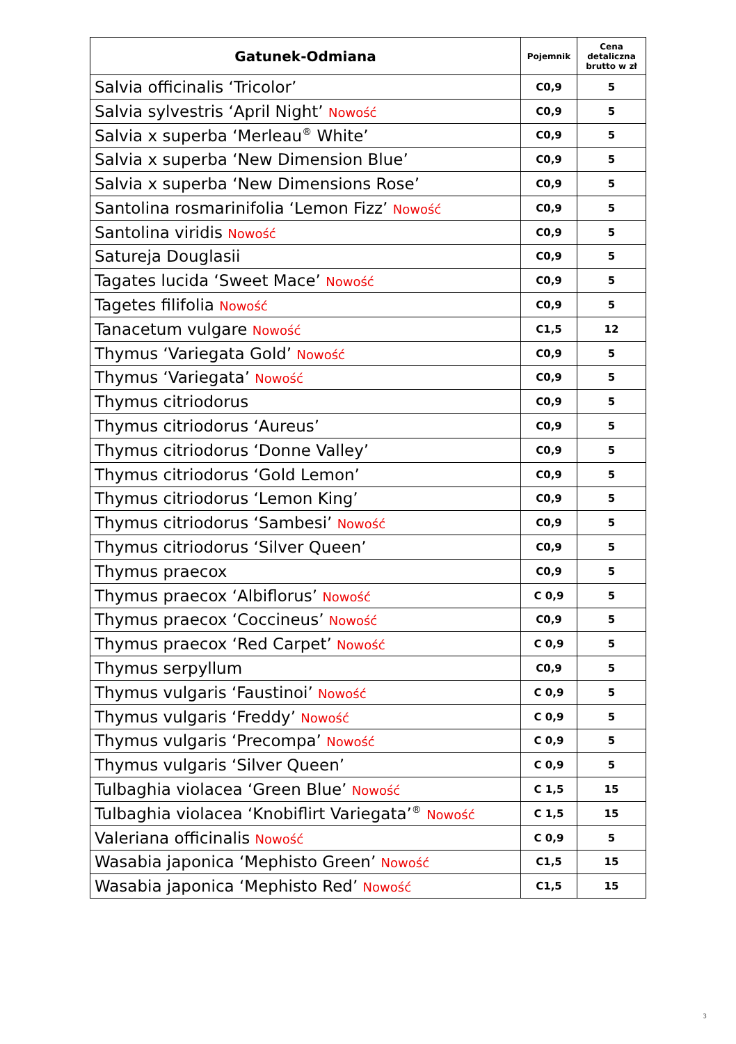| Gatunek-Odmiana | Pojemnik | Cena detaliczna brutto w zł |
| --- | --- | --- |
| Salvia officinalis ‘Tricolor’ | C0,9 | 5 |
| Salvia sylvestris ‘April Night’ Nowość | C0,9 | 5 |
| Salvia x superba ‘Merleau<sup>®</sup> White’ | C0,9 | 5 |
| Salvia x superba ‘New Dimension Blue’ | C0,9 | 5 |
| Salvia x superba ‘New Dimensions Rose’ | C0,9 | 5 |
| Santolina rosmarinifolia ‘Lemon Fizz’ Nowość | C0,9 | 5 |
| Santolina viridis Nowość | C0,9 | 5 |
| Satureja Douglasii | C0,9 | 5 |
| Tagates lucida ‘Sweet Mace’ Nowość | C0,9 | 5 |
| Tagetes filifolia Nowość | C0,9 | 5 |
| Tanacetum vulgare Nowość | C1,5 | 12 |
| Thymus ‘Variegata Gold’ Nowość | C0,9 | 5 |
| Thymus ‘Variegata’ Nowość | C0,9 | 5 |
| Thymus citriodorus | C0,9 | 5 |
| Thymus citriodorus ‘Aureus’ | C0,9 | 5 |
| Thymus citriodorus ‘Donne Valley’ | C0,9 | 5 |
| Thymus citriodorus ‘Gold Lemon’ | C0,9 | 5 |
| Thymus citriodorus ‘Lemon King’ | C0,9 | 5 |
| Thymus citriodorus ‘Sambesi’ Nowość | C0,9 | 5 |
| Thymus citriodorus ‘Silver Queen’ | C0,9 | 5 |
| Thymus praecox | C0,9 | 5 |
| Thymus praecox ‘Albiflorus’ Nowość | C 0,9 | 5 |
| Thymus praecox ‘Coccineus’ Nowość | C0,9 | 5 |
| Thymus praecox ‘Red Carpet’ Nowość | C 0,9 | 5 |
| Thymus serpyllum | C0,9 | 5 |
| Thymus vulgaris ‘Faustinoi’ Nowość | C 0,9 | 5 |
| Thymus vulgaris ‘Freddy’ Nowość | C 0,9 | 5 |
| Thymus vulgaris ‘Precompa’ Nowość | C 0,9 | 5 |
| Thymus vulgaris ‘Silver Queen’ | C 0,9 | 5 |
| Tulbaghia violacea ‘Green Blue’ Nowość | C 1,5 | 15 |
| Tulbaghia violacea ‘Knobiflirt Variegata’<sup>®</sup> Nowość | C 1,5 | 15 |
| Valeriana officinalis Nowość | C 0,9 | 5 |
| Wasabia japonica ‘Mephisto Green’ Nowość | C1,5 | 15 |
| Wasabia japonica ‘Mephisto Red’ Nowość | C1,5 | 15 |
3